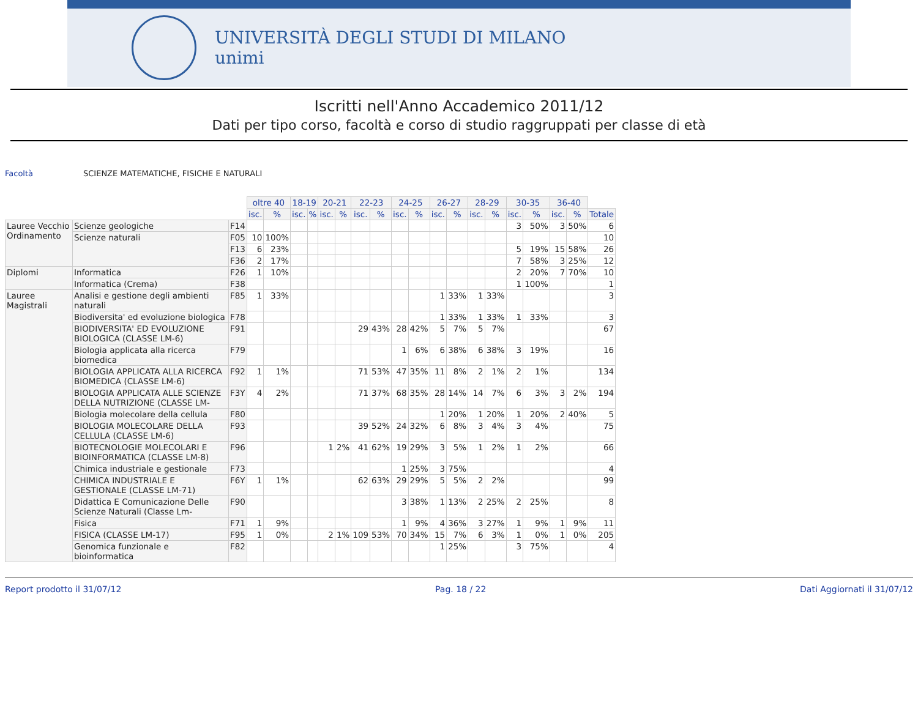UNIVERSITÀ DEGLI STUDI DI MILANO
unimi
Iscritti nell'Anno Accademico 2011/12
Dati per tipo corso, facoltà e corso di studio raggruppati per classe di età
Facoltà SCIENZE MATEMATICHE, FISICHE E NATURALI
| | | | oltre 40 | | 18-19 | | 20-21 | | 22-23 | | 24-25 | | 26-27 | | 28-29 | | 30-35 | | 36-40 | | |
| | | | isc. | % | isc. | % | isc. | % | isc. | % | isc. | % | isc. | % | isc. | % | isc. | % | isc. | % | Totale |
| Lauree Vecchio Ordinamento | Scienze geologiche | F14 | | | | | | | | | | | | | | | 3 | 50% | 3 | 50% | 6 |
| | Scienze naturali | F05 | 10 | 100% | | | | | | | | | | | | | | | | | 10 |
| | | F13 | 6 | 23% | | | | | | | | | | | | | 5 | 19% | 15 | 58% | 26 |
| | | F36 | 2 | 17% | | | | | | | | | | | | | 7 | 58% | 3 | 25% | 12 |
| Diplomi | Informatica | F26 | 1 | 10% | | | | | | | | | | | | | 2 | 20% | 7 | 70% | 10 |
| | Informatica (Crema) | F38 | | | | | | | | | | | | | | | 1 | 100% | | | 1 |
| Lauree Magistrali | Analisi e gestione degli ambienti naturali | F85 | 1 | 33% | | | | | | | | | 1 | 33% | 1 | 33% | | | | | 3 |
| | Biodiversita' ed evoluzione biologica | F78 | | | | | | | | | | | 1 | 33% | 1 | 33% | 1 | 33% | | | 3 |
| | BIODIVERSITA' ED EVOLUZIONE BIOLOGICA (CLASSE LM-6) | F91 | | | | | | | 29 | 43% | 28 | 42% | 5 | 7% | 5 | 7% | | | | | 67 |
| | Biologia applicata alla ricerca biomedica | F79 | | | | | | | | | 1 | 6% | 6 | 38% | 6 | 38% | 3 | 19% | | | 16 |
| | BIOLOGIA APPLICATA ALLA RICERCA BIOMEDICA (CLASSE LM-6) | F92 | 1 | 1% | | | | | 71 | 53% | 47 | 35% | 11 | 8% | 2 | 1% | 2 | 1% | | | 134 |
| | BIOLOGIA APPLICATA ALLE SCIENZE DELLA NUTRIZIONE (CLASSE LM- | F3Y | 4 | 2% | | | | | 71 | 37% | 68 | 35% | 28 | 14% | 14 | 7% | 6 | 3% | 3 | 2% | 194 |
| | Biologia molecolare della cellula | F80 | | | | | | | | | | | 1 | 20% | 1 | 20% | 1 | 20% | 2 | 40% | 5 |
| | BIOLOGIA MOLECOLARE DELLA CELLULA (CLASSE LM-6) | F93 | | | | | | | 39 | 52% | 24 | 32% | 6 | 8% | 3 | 4% | 3 | 4% | | | 75 |
| | BIOTECNOLOGIE MOLECOLARI E BIOINFORMATICA (CLASSE LM-8) | F96 | | | | | 1 | 2% | 41 | 62% | 19 | 29% | 3 | 5% | 1 | 2% | 1 | 2% | | | 66 |
| | Chimica industriale e gestionale | F73 | | | | | | | | | 1 | 25% | 3 | 75% | | | | | | | 4 |
| | CHIMICA INDUSTRIALE E GESTIONALE (CLASSE LM-71) | F6Y | 1 | 1% | | | | | 62 | 63% | 29 | 29% | 5 | 5% | 2 | 2% | | | | | 99 |
| | Didattica E Comunicazione Delle Scienze Naturali (Classe Lm- | F90 | | | | | | | | | 3 | 38% | 1 | 13% | 2 | 25% | 2 | 25% | | | 8 |
| | Fisica | F71 | 1 | 9% | | | | | | | 1 | 9% | 4 | 36% | 3 | 27% | 1 | 9% | 1 | 9% | 11 |
| | FISICA (CLASSE LM-17) | F95 | 1 | 0% | | | 2 | 1% | 109 | 53% | 70 | 34% | 15 | 7% | 6 | 3% | 1 | 0% | 1 | 0% | 205 |
| | Genomica funzionale e bioinformatica | F82 | | | | | | | | | | | 1 | 25% | | | 3 | 75% | | | 4 |
Report prodotto il 31/07/12 Pag. 18 / 22 Dati Aggiornati il 31/07/12